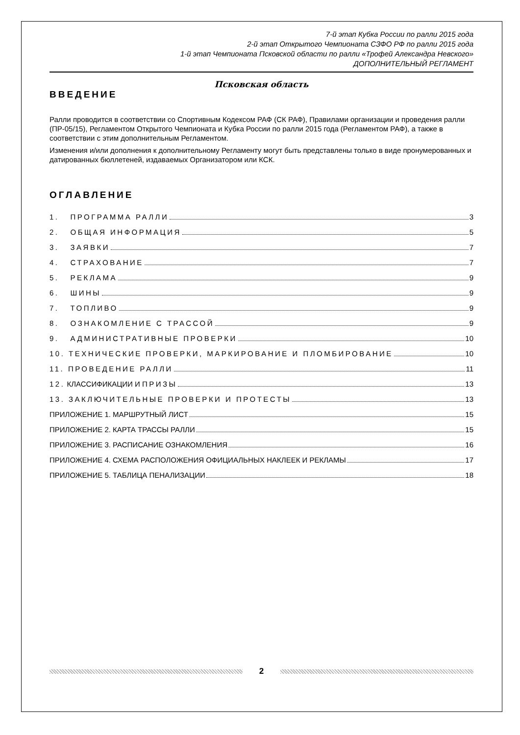7-й этап Кубка России по ралли 2015 года
2-й этап Открытого Чемпионата СЗФО РФ по ралли 2015 года
1-й этап Чемпионата Псковской области по ралли «Трофей Александра Невского»
ДОПОЛНИТЕЛЬНЫЙ РЕГЛАМЕНТ
Псковская область
ВВЕДЕНИЕ
Ралли проводится в соответствии со Спортивным Кодексом РАФ (СК РАФ), Правилами организации и проведения ралли (ПР-05/15), Регламентом Открытого Чемпионата и Кубка России по ралли 2015 года (Регламентом РАФ), а также в соответствии с этим дополнительным Регламентом.
Изменения и/или дополнения к дополнительному Регламенту могут быть представлены только в виде пронумерованных и датированных бюллетеней, издаваемых Организатором или КСК.
ОГЛАВЛЕНИЕ
1. ПРОГРАММА РАЛЛИ 3
2. ОБЩАЯ ИНФОРМАЦИЯ 5
3. ЗАЯВКИ 7
4. СТРАХОВАНИЕ 7
5. РЕКЛАМА 9
6. ШИНЫ 9
7. ТОПЛИВО 9
8. ОЗНАКОМЛЕНИЕ С ТРАССОЙ 9
9. АДМИНИСТРАТИВНЫЕ ПРОВЕРКИ 10
10. ТЕХНИЧЕСКИЕ ПРОВЕРКИ, МАРКИРОВАНИЕ И ПЛОМБИРОВАНИЕ 10
11. ПРОВЕДЕНИЕ РАЛЛИ 11
12. КЛАССИФИКАЦИИ И ПРИЗЫ 13
13. ЗАКЛЮЧИТЕЛЬНЫЕ ПРОВЕРКИ И ПРОТЕСТЫ 13
ПРИЛОЖЕНИЕ 1. МАРШРУТНЫЙ ЛИСТ 15
ПРИЛОЖЕНИЕ 2. КАРТА ТРАССЫ РАЛЛИ 15
ПРИЛОЖЕНИЕ 3. РАСПИСАНИЕ ОЗНАКОМЛЕНИЯ 16
ПРИЛОЖЕНИЕ 4. СХЕМА РАСПОЛОЖЕНИЯ ОФИЦИАЛЬНЫХ НАКЛЕЕК И РЕКЛАМЫ 17
ПРИЛОЖЕНИЕ 5. ТАБЛИЦА ПЕНАЛИЗАЦИИ 18
2